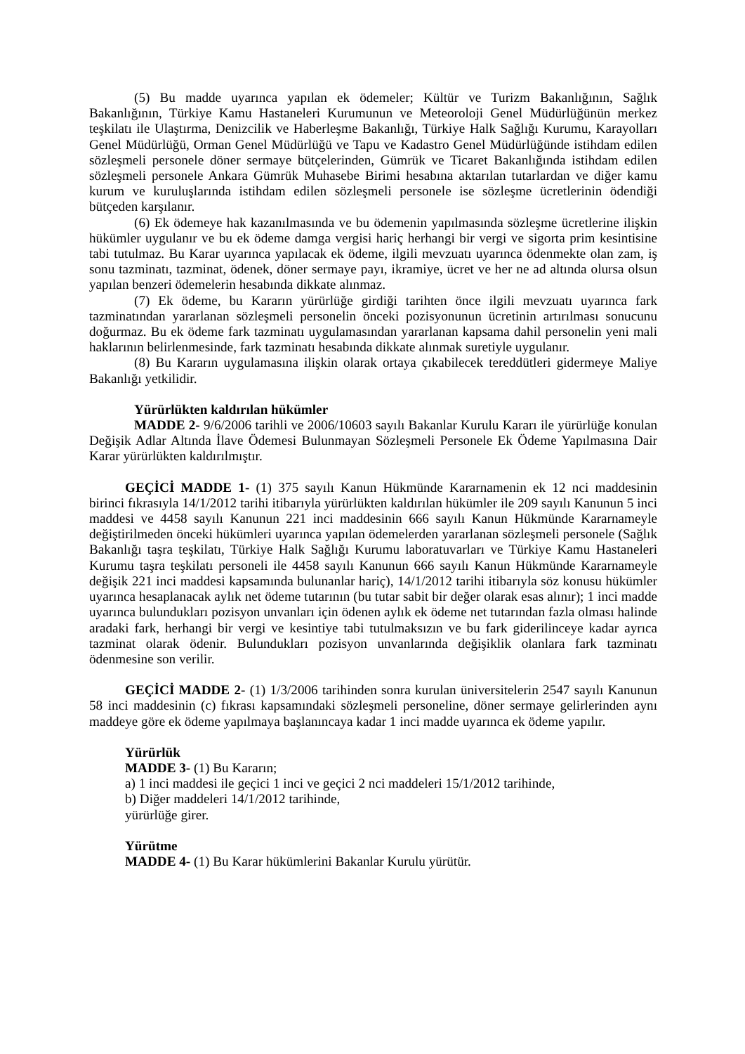(5) Bu madde uyarınca yapılan ek ödemeler; Kültür ve Turizm Bakanlığının, Sağlık Bakanlığının, Türkiye Kamu Hastaneleri Kurumunun ve Meteoroloji Genel Müdürlüğünün merkez teşkilatı ile Ulaştırma, Denizcilik ve Haberleşme Bakanlığı, Türkiye Halk Sağlığı Kurumu, Karayolları Genel Müdürlüğü, Orman Genel Müdürlüğü ve Tapu ve Kadastro Genel Müdürlüğünde istihdam edilen sözleşmeli personele döner sermaye bütçelerinden, Gümrük ve Ticaret Bakanlığında istihdam edilen sözleşmeli personele Ankara Gümrük Muhasebe Birimi hesabına aktarılan tutarlardan ve diğer kamu kurum ve kuruluşlarında istihdam edilen sözleşmeli personele ise sözleşme ücretlerinin ödendiği bütçeden karşılanır.
(6) Ek ödemeye hak kazanılmasında ve bu ödemenin yapılmasında sözleşme ücretlerine ilişkin hükümler uygulanır ve bu ek ödeme damga vergisi hariç herhangi bir vergi ve sigorta prim kesintisine tabi tutulmaz. Bu Karar uyarınca yapılacak ek ödeme, ilgili mevzuatı uyarınca ödenmekte olan zam, iş sonu tazminatı, tazminat, ödenek, döner sermaye payı, ikramiye, ücret ve her ne ad altında olursa olsun yapılan benzeri ödemelerin hesabında dikkate alınmaz.
(7) Ek ödeme, bu Kararın yürürlüğe girdiği tarihten önce ilgili mevzuatı uyarınca fark tazminatından yararlanan sözleşmeli personelin önceki pozisyonunun ücretinin artırılması sonucunu doğurmaz. Bu ek ödeme fark tazminatı uygulamasından yararlanan kapsama dahil personelin yeni mali haklarının belirlenmesinde, fark tazminatı hesabında dikkate alınmak suretiyle uygulanır.
(8) Bu Kararın uygulamasına ilişkin olarak ortaya çıkabilecek tereddütleri gidermeye Maliye Bakanlığı yetkilidir.
Yürürlükten kaldırılan hükümler
MADDE 2- 9/6/2006 tarihli ve 2006/10603 sayılı Bakanlar Kurulu Kararı ile yürürlüğe konulan Değişik Adlar Altında İlave Ödemesi Bulunmayan Sözleşmeli Personele Ek Ödeme Yapılmasına Dair Karar yürürlükten kaldırılmıştır.
GEÇİCİ MADDE 1- (1) 375 sayılı Kanun Hükmünde Kararnamenin ek 12 nci maddesinin birinci fıkrasıyla 14/1/2012 tarihi itibarıyla yürürlükten kaldırılan hükümler ile 209 sayılı Kanunun 5 inci maddesi ve 4458 sayılı Kanunun 221 inci maddesinin 666 sayılı Kanun Hükmünde Kararnameyle değiştirilmeden önceki hükümleri uyarınca yapılan ödemelerden yararlanan sözleşmeli personele (Sağlık Bakanlığı taşra teşkilatı, Türkiye Halk Sağlığı Kurumu laboratuvarları ve Türkiye Kamu Hastaneleri Kurumu taşra teşkilatı personeli ile 4458 sayılı Kanunun 666 sayılı Kanun Hükmünde Kararnameyle değişik 221 inci maddesi kapsamında bulunanlar hariç), 14/1/2012 tarihi itibarıyla söz konusu hükümler uyarınca hesaplanacak aylık net ödeme tutarının (bu tutar sabit bir değer olarak esas alınır); 1 inci madde uyarınca bulundukları pozisyon unvanları için ödenen aylık ek ödeme net tutarından fazla olması halinde aradaki fark, herhangi bir vergi ve kesintiye tabi tutulmaksızın ve bu fark giderilinceye kadar ayrıca tazminat olarak ödenir. Bulundukları pozisyon unvanlarında değişiklik olanlara fark tazminatı ödenmesine son verilir.
GEÇİCİ MADDE 2- (1) 1/3/2006 tarihinden sonra kurulan üniversitelerin 2547 sayılı Kanunun 58 inci maddesinin (c) fıkrası kapsamındaki sözleşmeli personeline, döner sermaye gelirlerinden aynı maddeye göre ek ödeme yapılmaya başlanıncaya kadar 1 inci madde uyarınca ek ödeme yapılır.
Yürürlük
MADDE 3- (1) Bu Kararın;
a) 1 inci maddesi ile geçici 1 inci ve geçici 2 nci maddeleri 15/1/2012 tarihinde,
b) Diğer maddeleri 14/1/2012 tarihinde,
yürürlüğe girer.
Yürütme
MADDE 4- (1) Bu Karar hükümlerini Bakanlar Kurulu yürütür.